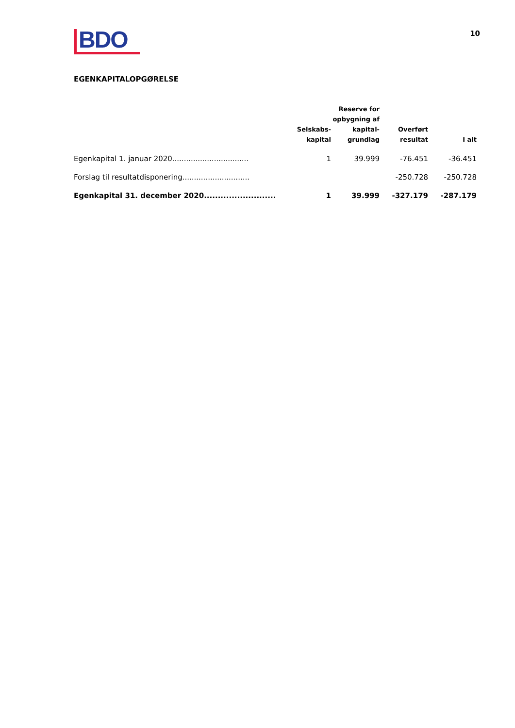BDO
10
EGENKAPITALOPGØRELSE
| | Selskabs- kapital | Reserve for opbygning af kapital- grundlag | Overført resultat | I alt |
| --- | --- | --- | --- | --- |
| Egenkapital 1. januar 2020................................. | 1 | 39.999 | -76.451 | -36.451 |
| Forslag til resultatdisponering............................. | | | -250.728 | -250.728 |
| Egenkapital 31. december 2020.......................... | 1 | 39.999 | -327.179 | -287.179 |